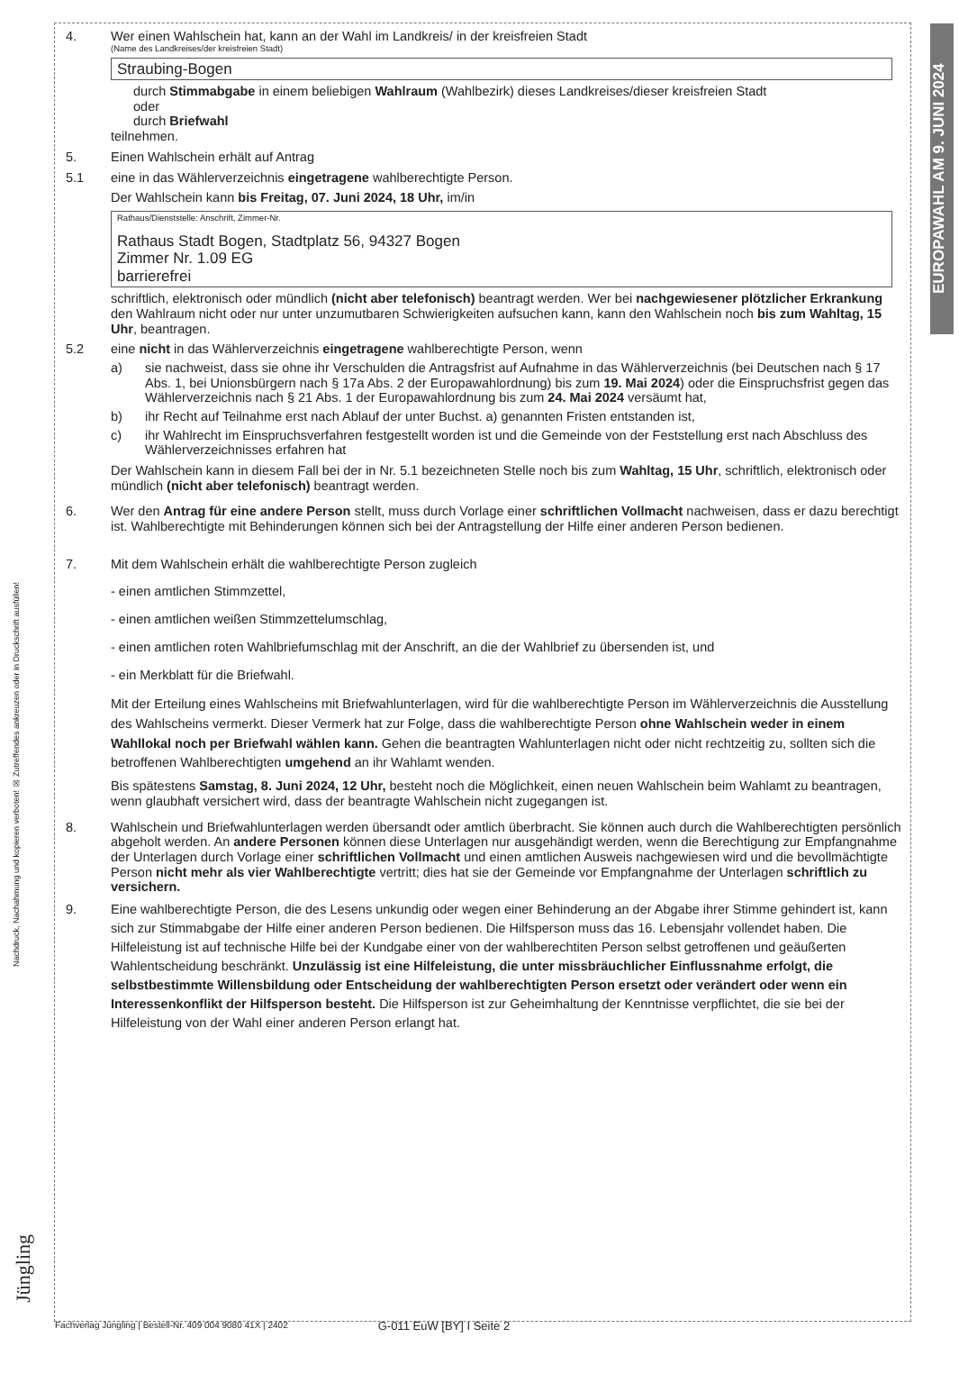EUROPAWAHL AM 9. JUNI 2024
Nachdruck, Nachahmung und kopieren verboten! ☒ Zutreffendes ankreuzen oder in Druckschrift ausfüllen!
4. Wer einen Wahlschein hat, kann an der Wahl im Landkreis/ in der kreisfreien Stadt
(Name des Landkreises/der kreisfreien Stadt)
Straubing-Bogen
durch Stimmabgabe in einem beliebigen Wahlraum (Wahlbezirk) dieses Landkreises/dieser kreisfreien Stadt
oder
durch Briefwahl
teilnehmen.
5. Einen Wahlschein erhält auf Antrag
5.1 eine in das Wählerverzeichnis eingetragene wahlberechtigte Person.
Der Wahlschein kann bis Freitag, 07. Juni 2024, 18 Uhr, im/in
Rathaus/Dienststelle: Anschrift, Zimmer-Nr.
Rathaus Stadt Bogen, Stadtplatz 56, 94327 Bogen
Zimmer Nr. 1.09 EG
barrierefrei
schriftlich, elektronisch oder mündlich (nicht aber telefonisch) beantragt werden. Wer bei nachgewiesener plötzlicher Erkrankung den Wahlraum nicht oder nur unter unzumutbaren Schwierigkeiten aufsuchen kann, kann den Wahlschein noch bis zum Wahltag, 15 Uhr, beantragen.
5.2 eine nicht in das Wählerverzeichnis eingetragene wahlberechtigte Person, wenn
a) sie nachweist, dass sie ohne ihr Verschulden die Antragsfrist auf Aufnahme in das Wählerverzeichnis (bei Deutschen nach § 17 Abs. 1, bei Unionsbürgern nach § 17a Abs. 2 der Europawahlordnung) bis zum 19. Mai 2024) oder die Einspruchsfrist gegen das Wählerverzeichnis nach § 21 Abs. 1 der Europawahlordnung bis zum 24. Mai 2024 versäumt hat,
b) ihr Recht auf Teilnahme erst nach Ablauf der unter Buchst. a) genannten Fristen entstanden ist,
c) ihr Wahlrecht im Einspruchsverfahren festgestellt worden ist und die Gemeinde von der Feststellung erst nach Abschluss des Wählerverzeichnisses erfahren hat
Der Wahlschein kann in diesem Fall bei der in Nr. 5.1 bezeichneten Stelle noch bis zum Wahltag, 15 Uhr, schriftlich, elektronisch oder mündlich (nicht aber telefonisch) beantragt werden.
6. Wer den Antrag für eine andere Person stellt, muss durch Vorlage einer schriftlichen Vollmacht nachweisen, dass er dazu berechtigt ist. Wahlberechtigte mit Behinderungen können sich bei der Antragstellung der Hilfe einer anderen Person bedienen.
7. Mit dem Wahlschein erhält die wahlberechtigte Person zugleich
- einen amtlichen Stimmzettel,
- einen amtlichen weißen Stimmzettelumschlag,
- einen amtlichen roten Wahlbriefumschlag mit der Anschrift, an die der Wahlbrief zu übersenden ist, und
- ein Merkblatt für die Briefwahl.
Mit der Erteilung eines Wahlscheins mit Briefwahlunterlagen, wird für die wahlberechtigte Person im Wählerverzeichnis die Ausstellung des Wahlscheins vermerkt. Dieser Vermerk hat zur Folge, dass die wahlberechtigte Person ohne Wahlschein weder in einem Wahllokal noch per Briefwahl wählen kann. Gehen die beantragten Wahlunterlagen nicht oder nicht rechtzeitig zu, sollten sich die betroffenen Wahlberechtigten umgehend an ihr Wahlamt wenden.
Bis spätestens Samstag, 8. Juni 2024, 12 Uhr, besteht noch die Möglichkeit, einen neuen Wahlschein beim Wahlamt zu beantragen, wenn glaubhaft versichert wird, dass der beantragte Wahlschein nicht zugegangen ist.
8. Wahlschein und Briefwahlunterlagen werden übersandt oder amtlich überbracht. Sie können auch durch die Wahlberechtigten persönlich abgeholt werden. An andere Personen können diese Unterlagen nur ausgehändigt werden, wenn die Berechtigung zur Empfangnahme der Unterlagen durch Vorlage einer schriftlichen Vollmacht und einen amtlichen Ausweis nachgewiesen wird und die bevollmächtigte Person nicht mehr als vier Wahlberechtigte vertritt; dies hat sie der Gemeinde vor Empfangnahme der Unterlagen schriftlich zu versichern.
9. Eine wahlberechtigte Person, die des Lesens unkundig oder wegen einer Behinderung an der Abgabe ihrer Stimme gehindert ist, kann sich zur Stimmabgabe der Hilfe einer anderen Person bedienen. Die Hilfsperson muss das 16. Lebensjahr vollendet haben. Die Hilfeleistung ist auf technische Hilfe bei der Kundgabe einer von der wahlberechtiten Person selbst getroffenen und geäußerten Wahlentscheidung beschränkt. Unzulässig ist eine Hilfeleistung, die unter missbräuchlicher Einflussnahme erfolgt, die selbstbestimmte Willensbildung oder Entscheidung der wahlberechtigten Person ersetzt oder verändert oder wenn ein Interessenkonflikt der Hilfsperson besteht. Die Hilfsperson ist zur Geheimhaltung der Kenntnisse verpflichtet, die sie bei der Hilfeleistung von der Wahl einer anderen Person erlangt hat.
Jüngling
Fachverlag Jüngling | Bestell-Nr. 409 004 9080 41X | 2402 G-011 EuW [BY] I Seite 2